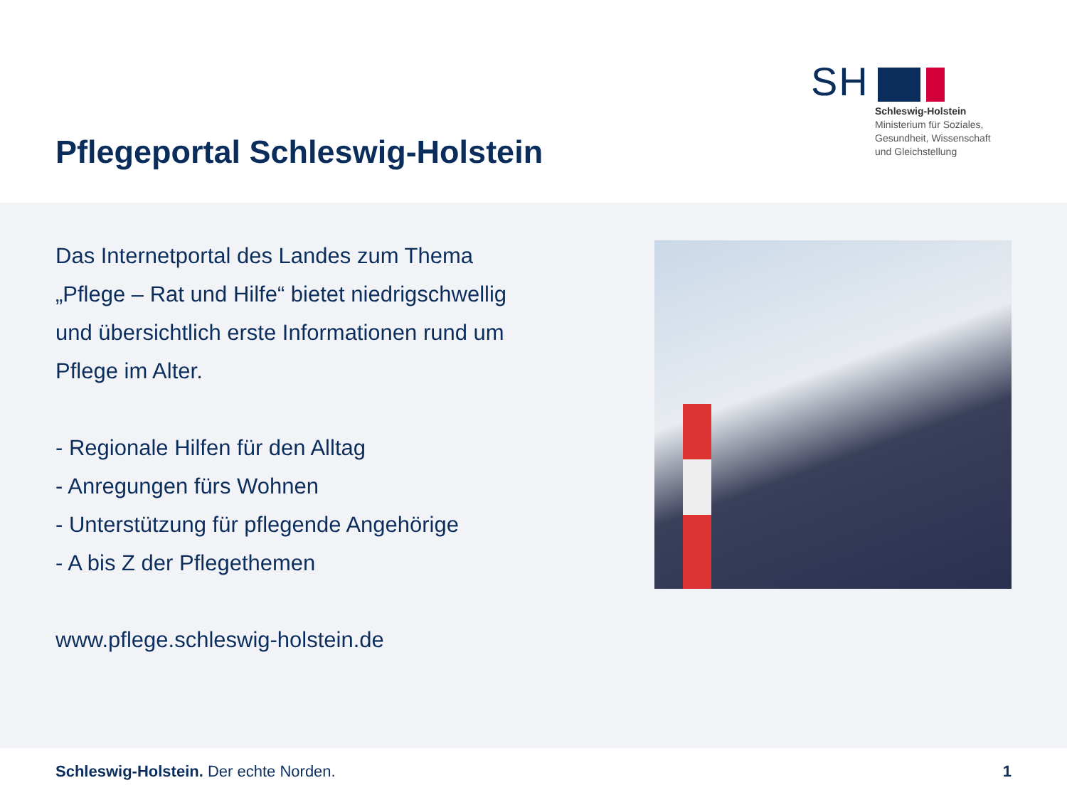Pflegeportal Schleswig-Holstein
SH
Schleswig-Holstein
Ministerium für Soziales,
Gesundheit, Wissenschaft
und Gleichstellung
Das Internetportal des Landes zum Thema „Pflege – Rat und Hilfe“ bietet niedrigschwellig und übersichtlich erste Informationen rund um Pflege im Alter.
- Regionale Hilfen für den Alltag
- Anregungen fürs Wohnen
- Unterstützung für pflegende Angehörige
- A bis Z der Pflegethemen
www.pflege.schleswig-holstein.de
Schleswig-Holstein. Der echte Norden.
1